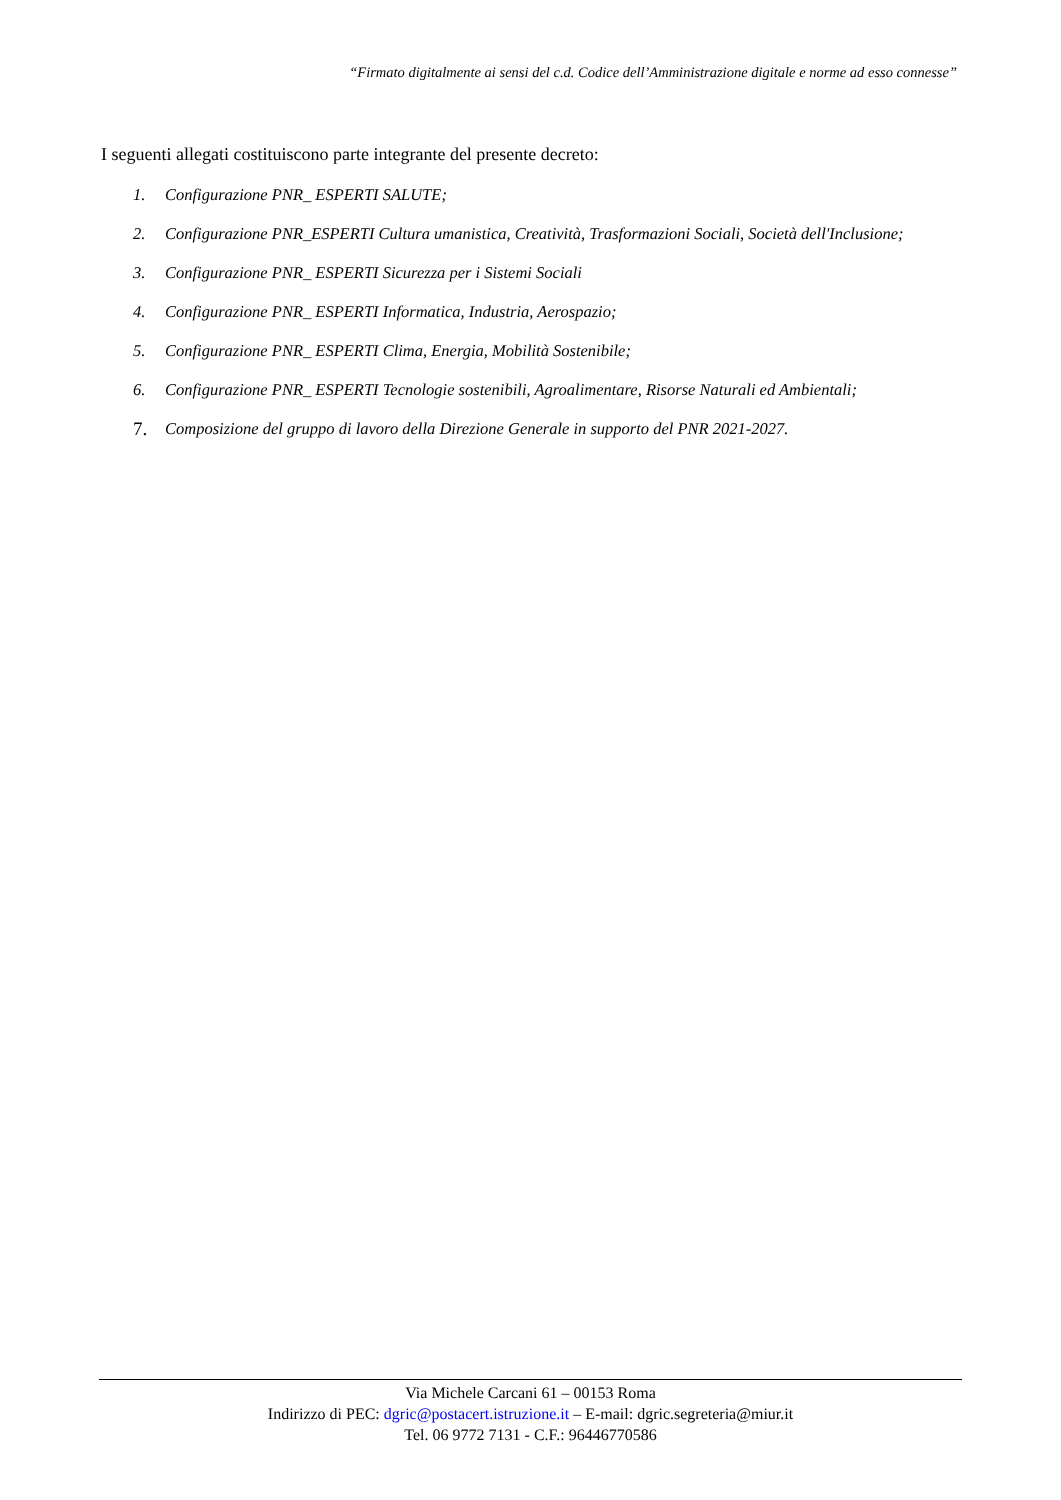“Firmato digitalmente ai sensi del c.d. Codice dell’Amministrazione digitale e norme ad esso connesse”
I seguenti allegati costituiscono parte integrante del presente decreto:
1. Configurazione PNR_ ESPERTI SALUTE;
2. Configurazione PNR_ESPERTI Cultura umanistica, Creatività, Trasformazioni Sociali, Società dell'Inclusione;
3. Configurazione PNR_ ESPERTI Sicurezza per i Sistemi Sociali
4. Configurazione PNR_ ESPERTI Informatica, Industria, Aerospazio;
5. Configurazione PNR_ ESPERTI Clima, Energia, Mobilità Sostenibile;
6. Configurazione PNR_ ESPERTI Tecnologie sostenibili, Agroalimentare, Risorse Naturali ed Ambientali;
7. Composizione del gruppo di lavoro della Direzione Generale in supporto del PNR 2021-2027.
Via Michele Carcani 61 – 00153 Roma
Indirizzo di PEC: dgric@postacert.istruzione.it – E-mail: dgric.segreteria@miur.it
Tel. 06 9772 7131 - C.F.: 96446770586